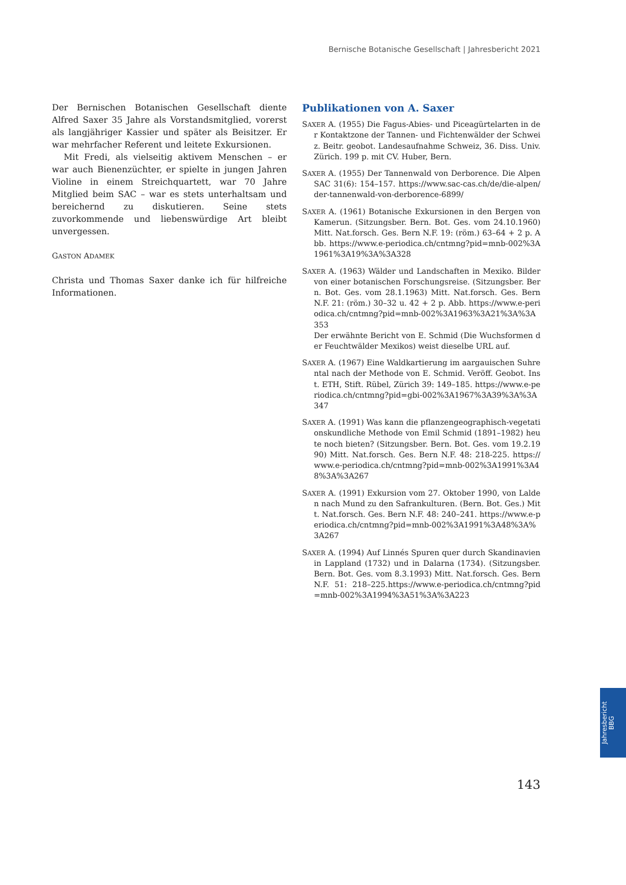Bernische Botanische Gesellschaft | Jahresbericht 2021
Der Bernischen Botanischen Gesellschaft diente Alfred Saxer 35 Jahre als Vorstandsmitglied, vorerst als langjähriger Kassier und später als Beisitzer. Er war mehrfacher Referent und leitete Exkursionen.
Mit Fredi, als vielseitig aktivem Menschen – er war auch Bienenzüchter, er spielte in jungen Jahren Violine in einem Streichquartett, war 70 Jahre Mitglied beim SAC – war es stets unterhaltsam und bereichernd zu diskutieren. Seine stets zuvorkommende und liebenswürdige Art bleibt unvergessen.
GASTON ADAMEK
Christa und Thomas Saxer danke ich für hilfreiche Informationen.
Publikationen von A. Saxer
SAXER A. (1955) Die Fagus-Abies- und Piceagürtelarten in der Kontaktzone der Tannen- und Fichtenwälder der Schweiz. Beitr. geobot. Landesaufnahme Schweiz, 36. Diss. Univ. Zürich. 199 p. mit CV. Huber, Bern.
SAXER A. (1955) Der Tannenwald von Derborence. Die Alpen SAC 31(6): 154–157. https://www.sac-cas.ch/de/die-alpen/der-tannenwald-von-derborence-6899/
SAXER A. (1961) Botanische Exkursionen in den Bergen von Kamerun. (Sitzungsber. Bern. Bot. Ges. vom 24.10.1960) Mitt. Nat.forsch. Ges. Bern N.F. 19: (röm.) 63–64 + 2 p. Abb. https://www.e-periodica.ch/cntmng?pid=mnb-002%3A1961%3A19%3A%3A328
SAXER A. (1963) Wälder und Landschaften in Mexiko. Bilder von einer botanischen Forschungsreise. (Sitzungsber. Bern. Bot. Ges. vom 28.1.1963) Mitt. Nat.forsch. Ges. Bern N.F. 21: (röm.) 30–32 u. 42 + 2 p. Abb. https://www.e-periodica.ch/cntmng?pid=mnb-002%3A1963%3A21%3A%3A353
Der erwähnte Bericht von E. Schmid (Die Wuchsformen der Feuchtwälder Mexikos) weist dieselbe URL auf.
SAXER A. (1967) Eine Waldkartierung im aargauischen Suhrental nach der Methode von E. Schmid. Veröff. Geobot. Inst. ETH, Stift. Rübel, Zürich 39: 149–185. https://www.e-periodica.ch/cntmng?pid=gbi-002%3A1967%3A39%3A%3A347
SAXER A. (1991) Was kann die pflanzengeographisch-vegetationskundliche Methode von Emil Schmid (1891–1982) heute noch bieten? (Sitzungsber. Bern. Bot. Ges. vom 19.2.1990) Mitt. Nat.forsch. Ges. Bern N.F. 48: 218-225. https://www.e-periodica.ch/cntmng?pid=mnb-002%3A1991%3A48%3A%3A267
SAXER A. (1991) Exkursion vom 27. Oktober 1990, von Lalden nach Mund zu den Safrankulturen. (Bern. Bot. Ges.) Mitt. Nat.forsch. Ges. Bern N.F. 48: 240–241. https://www.e-periodica.ch/cntmng?pid=mnb-002%3A1991%3A48%3A%3A267
SAXER A. (1994) Auf Linnés Spuren quer durch Skandinavien in Lappland (1732) und in Dalarna (1734). (Sitzungsber. Bern. Bot. Ges. vom 8.3.1993) Mitt. Nat.forsch. Ges. Bern N.F. 51: 218–225.https://www.e-periodica.ch/cntmng?pid=mnb-002%3A1994%3A51%3A%3A223
Jahresbericht
BBG
143